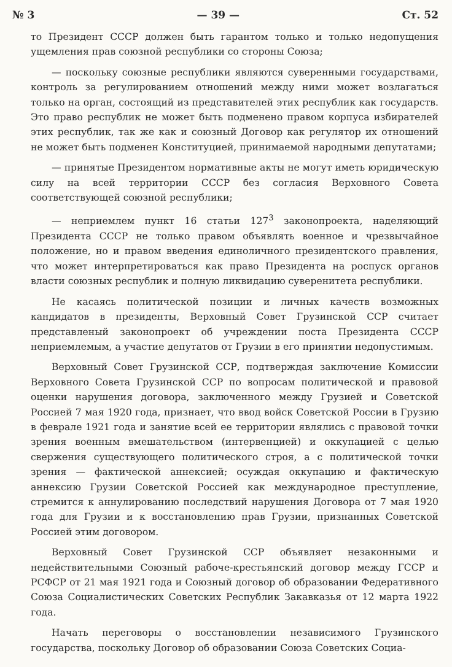№ 3 — 39 — Ст. 52
то Президент СССР должен быть гарантом только и только недопущения ущемления прав союзной республики со стороны Союза;
— поскольку союзные республики являются суверенными государствами, контроль за регулированием отношений между ними может возлагаться только на орган, состоящий из представителей этих республик как государств. Это право республик не может быть подменено правом корпуса избирателей этих республик, так же как и союзный Договор как регулятор их отношений не может быть подменен Конституцией, принимаемой народными депутатами;
— принятые Президентом нормативные акты не могут иметь юридическую силу на всей территории СССР без согласия Верховного Совета соответствующей союзной республики;
— неприемлем пункт 16 статьи 127<sup>3</sup> законопроекта, наделяющий Президента СССР не только правом объявлять военное и чрезвычайное положение, но и правом введения единоличного президентского правления, что может интерпретироваться как право Президента на роспуск органов власти союзных республик и полную ликвидацию суверенитета республики.
Не касаясь политической позиции и личных качеств возможных кандидатов в президенты, Верховный Совет Грузинской ССР считает представленый законопроект об учреждении поста Президента СССР неприемлемым, а участие депутатов от Грузии в его принятии недопустимым.
Верховный Совет Грузинской ССР, подтверждая заключение Комиссии Верховного Совета Грузинской ССР по вопросам политической и правовой оценки нарушения договора, заключенного между Грузией и Советской Россией 7 мая 1920 года, признает, что ввод войск Советской России в Грузию в феврале 1921 года и занятие всей ее территории являлись с правовой точки зрения военным вмешательством (интервенцией) и оккупацией с целью свержения существующего политического строя, а с политической точки зрения — фактической аннексией; осуждая оккупацию и фактическую аннексию Грузии Советской Россией как международное преступление, стремится к аннулированию последствий нарушения Договора от 7 мая 1920 года для Грузии и к восстановлению прав Грузии, признанных Советской Россией этим договором.
Верховный Совет Грузинской ССР объявляет незаконными и недействительными Союзный рабоче-крестьянский договор между ГССР и РСФСР от 21 мая 1921 года и Союзный договор об образовании Федеративного Союза Социалистических Советских Республик Закавказья от 12 марта 1922 года.
Начать переговоры о восстановлении независимого Грузинского государства, поскольку Договор об образовании Союза Советских Социа-